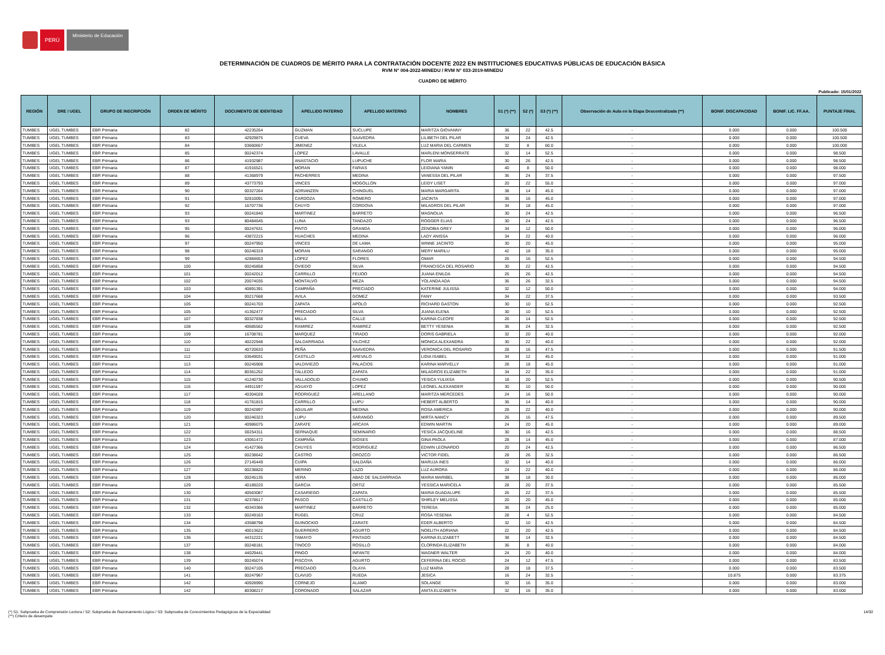PERÚ
Ministerio de Educación
DETERMINACIÓN DE CUADROS DE MÉRITO PARA LA CONTRATACIÓN DOCENTE 2022 EN INSTITUCIONES EDUCATIVAS PÚBLICAS DE EDUCACIÓN BÁSICA
RVM N° 004-2022-MINEDU / RVM N° 033-2019-MINEDU
CUADRO DE MÉRITO
Publicado: 15/01/2022
| REGIÓN | DRE / UGEL | GRUPO DE INSCRIPCIÓN | ORDEN DE MÉRITO | DOCUMENTO DE IDENTIDAD | APELLIDO PATERNO | APELLIDO MATERNO | NOMBRES | S1 (*) (**) | S2 (*) | S3 (*) (**) | Observación de Aula en la Etapa Descentralizada (**) | BONIF. DISCAPACIDAD | BONIF. LIC. FF.AA. | PUNTAJE FINAL |
| --- | --- | --- | --- | --- | --- | --- | --- | --- | --- | --- | --- | --- | --- | --- |
| TUMBES | UGEL TUMBES | EBR Primaria | 82 | 42235264 | GUZMAN | SUCLUPE | MARITZA GIOVANNY | 36 | 22 | 42.5 | - | 0.000 | 0.000 | 100.500 |
| TUMBES | UGEL TUMBES | EBR Primaria | 83 | 42929875 | CUEVA | SAAVEDRA | LILIBETH DEL PILAR | 34 | 24 | 42.5 | - | 0.000 | 0.000 | 100.500 |
| TUMBES | UGEL TUMBES | EBR Primaria | 84 | 03660657 | JIMENEZ | VILELA | LUZ MARIA DEL CARMEN | 32 | 8 | 60.0 | - | 0.000 | 0.000 | 100.000 |
| TUMBES | UGEL TUMBES | EBR Primaria | 85 | 00242374 | LOPEZ | LAVALLE | MARLENI MONSERRATE | 32 | 14 | 52.5 | - | 0.000 | 0.000 | 98.500 |
| TUMBES | UGEL TUMBES | EBR Primaria | 86 | 41932987 | ANASTACIO | LUPUCHE | FLOR MARIA | 30 | 26 | 42.5 | - | 0.000 | 0.000 | 98.500 |
| TUMBES | UGEL TUMBES | EBR Primaria | 87 | 41916521 | MORAN | FARIAS | LEIDIANA YANIN | 40 | 8 | 50.0 | - | 0.000 | 0.000 | 98.000 |
| TUMBES | UGEL TUMBES | EBR Primaria | 88 | 41368979 | PACHERRES | MEDINA | VANESSA DEL PILAR | 36 | 24 | 37.5 | - | 0.000 | 0.000 | 97.500 |
| TUMBES | UGEL TUMBES | EBR Primaria | 89 | 43773793 | VINCES | MOGOLLON | LEIDY LISET | 20 | 22 | 55.0 | - | 0.000 | 0.000 | 97.000 |
| TUMBES | UGEL TUMBES | EBR Primaria | 90 | 00327264 | ADRIANZEN | CHINGUEL | MARIA MARGARITA | 38 | 14 | 45.0 | - | 0.000 | 0.000 | 97.000 |
| TUMBES | UGEL TUMBES | EBR Primaria | 91 | 02810091 | CARDOZA | ROMERO | JACINTA | 36 | 16 | 45.0 | - | 0.000 | 0.000 | 97.000 |
| TUMBES | UGEL TUMBES | EBR Primaria | 92 | 16707736 | CHUYO | CORDOVA | MILAGROS DEL PILAR | 34 | 18 | 45.0 | - | 0.000 | 0.000 | 97.000 |
| TUMBES | UGEL TUMBES | EBR Primaria | 93 | 00241840 | MARTINEZ | BARRETO | MAGNOLIA | 30 | 24 | 42.5 | - | 0.000 | 0.000 | 96.500 |
| TUMBES | UGEL TUMBES | EBR Primaria | 93 | 80484645 | LUNA | TANDAZO | ROGGER ELIAS | 30 | 24 | 42.5 | - | 0.000 | 0.000 | 96.500 |
| TUMBES | UGEL TUMBES | EBR Primaria | 95 | 00247631 | PINTO | GRANDA | ZENOBIA GREY | 34 | 12 | 50.0 | - | 0.000 | 0.000 | 96.000 |
| TUMBES | UGEL TUMBES | EBR Primaria | 96 | 43872215 | HUACHES | MEDINA | LADY ANISSA | 34 | 22 | 40.0 | - | 0.000 | 0.000 | 96.000 |
| TUMBES | UGEL TUMBES | EBR Primaria | 97 | 00247950 | VINCES | DE LAMA | WINNE JACINTO | 30 | 20 | 45.0 | - | 0.000 | 0.000 | 95.000 |
| TUMBES | UGEL TUMBES | EBR Primaria | 98 | 00246319 | MORAN | SARANGO | MERY MARILU | 42 | 18 | 35.0 | - | 0.000 | 0.000 | 95.000 |
| TUMBES | UGEL TUMBES | EBR Primaria | 99 | 42884653 | LOPEZ | FLORES | OMAR | 26 | 16 | 52.5 | - | 0.000 | 0.000 | 94.500 |
| TUMBES | UGEL TUMBES | EBR Primaria | 100 | 00245858 | OVIEDO | SILVA | FRANCISCA DEL ROSARIO | 30 | 22 | 42.5 | - | 0.000 | 0.000 | 94.500 |
| TUMBES | UGEL TUMBES | EBR Primaria | 101 | 00242012 | CARRILLO | FEIJOO | JUANA ENILDA | 26 | 26 | 42.5 | - | 0.000 | 0.000 | 94.500 |
| TUMBES | UGEL TUMBES | EBR Primaria | 102 | 20074035 | MONTALVO | MEZA | YOLANDA ADA | 36 | 26 | 32.5 | - | 0.000 | 0.000 | 94.500 |
| TUMBES | UGEL TUMBES | EBR Primaria | 103 | 40891391 | CAMPAÑA | PRECIADO | KATERINE JULISSA | 32 | 12 | 50.0 | - | 0.000 | 0.000 | 94.000 |
| TUMBES | UGEL TUMBES | EBR Primaria | 104 | 00217668 | AVILA | GOMEZ | FANY | 34 | 22 | 37.5 | - | 0.000 | 0.000 | 93.500 |
| TUMBES | UGEL TUMBES | EBR Primaria | 105 | 00241703 | ZAPATA | APOLO | RICHARD GASTON | 30 | 10 | 52.5 | - | 0.000 | 0.000 | 92.500 |
| TUMBES | UGEL TUMBES | EBR Primaria | 105 | 41362477 | PRECIADO | SILVA | JUANA ELENA | 30 | 10 | 52.5 | - | 0.000 | 0.000 | 92.500 |
| TUMBES | UGEL TUMBES | EBR Primaria | 107 | 00327838 | MILLA | CALLE | KARINA CLEOFE | 26 | 14 | 52.5 | - | 0.000 | 0.000 | 92.500 |
| TUMBES | UGEL TUMBES | EBR Primaria | 108 | 40685562 | RAMIREZ | RAMIREZ | BETTY YESENIA | 36 | 24 | 32.5 | - | 0.000 | 0.000 | 92.500 |
| TUMBES | UGEL TUMBES | EBR Primaria | 109 | 16708781 | MARQUEZ | TIRADO | DORIS GABRIELA | 32 | 20 | 40.0 | - | 0.000 | 0.000 | 92.000 |
| TUMBES | UGEL TUMBES | EBR Primaria | 110 | 40222948 | SALDARRIAGA | VILCHEZ | MONICA ALEXANDRA | 30 | 22 | 40.0 | - | 0.000 | 0.000 | 92.000 |
| TUMBES | UGEL TUMBES | EBR Primaria | 111 | 40720633 | PEÑA | SAAVEDRA | VERONICA DEL ROSARIO | 28 | 16 | 47.5 | - | 0.000 | 0.000 | 91.500 |
| TUMBES | UGEL TUMBES | EBR Primaria | 112 | 03649031 | CASTILLO | AREVALO | LIDIA ISABEL | 34 | 12 | 45.0 | - | 0.000 | 0.000 | 91.000 |
| TUMBES | UGEL TUMBES | EBR Primaria | 113 | 00245908 | VALDIVIEZO | PALACIOS | KARINA MARVELLY | 28 | 18 | 45.0 | - | 0.000 | 0.000 | 91.000 |
| TUMBES | UGEL TUMBES | EBR Primaria | 114 | 80361252 | TALLEDO | ZAPATA | MILAGROS ELIZABETH | 34 | 22 | 35.0 | - | 0.000 | 0.000 | 91.000 |
| TUMBES | UGEL TUMBES | EBR Primaria | 115 | 41240730 | VALLADOLID | CHUMO | YESICA YULIXSA | 18 | 20 | 52.5 | - | 0.000 | 0.000 | 90.500 |
| TUMBES | UGEL TUMBES | EBR Primaria | 116 | 44911597 | AGUAYO | LOPEZ | LEONEL ALEXANDER | 30 | 10 | 50.0 | - | 0.000 | 0.000 | 90.000 |
| TUMBES | UGEL TUMBES | EBR Primaria | 117 | 40304028 | RODRIGUEZ | ARELLANO | MARITZA MERCEDES | 24 | 16 | 50.0 | - | 0.000 | 0.000 | 90.000 |
| TUMBES | UGEL TUMBES | EBR Primaria | 118 | 41761815 | CARRILLO | LUPU | HEBERT ALBERTO | 36 | 14 | 40.0 | - | 0.000 | 0.000 | 90.000 |
| TUMBES | UGEL TUMBES | EBR Primaria | 119 | 00242897 | AGUILAR | MEDINA | ROSA AMERICA | 28 | 22 | 40.0 | - | 0.000 | 0.000 | 90.000 |
| TUMBES | UGEL TUMBES | EBR Primaria | 120 | 00246323 | LUPU | SARANGO | MIRTA NANCY | 26 | 16 | 47.5 | - | 0.000 | 0.000 | 89.500 |
| TUMBES | UGEL TUMBES | EBR Primaria | 121 | 40986075 | ZARATE | ARCAYA | EDWIN MARTIN | 24 | 20 | 45.0 | - | 0.000 | 0.000 | 89.000 |
| TUMBES | UGEL TUMBES | EBR Primaria | 122 | 00254311 | SERNAQUE | SEMINARIO | YESICA JACQUELINE | 30 | 16 | 42.5 | - | 0.000 | 0.000 | 88.500 |
| TUMBES | UGEL TUMBES | EBR Primaria | 123 | 43061472 | CAMPAÑA | DIOSES | GINA PAOLA | 28 | 14 | 45.0 | - | 0.000 | 0.000 | 87.000 |
| TUMBES | UGEL TUMBES | EBR Primaria | 124 | 41427366 | CHUYES | RODRIGUEZ | EDWIN LEONARDO | 20 | 24 | 42.5 | - | 0.000 | 0.000 | 86.500 |
| TUMBES | UGEL TUMBES | EBR Primaria | 125 | 00238642 | CASTRO | OROZCO | VICTOR FIDEL | 28 | 26 | 32.5 | - | 0.000 | 0.000 | 86.500 |
| TUMBES | UGEL TUMBES | EBR Primaria | 126 | 27145449 | CUIPA | SALDAÑA | MARUJA INES | 32 | 14 | 40.0 | - | 0.000 | 0.000 | 86.000 |
| TUMBES | UGEL TUMBES | EBR Primaria | 127 | 00238820 | MERINO | LAZO | LUZ AURORA | 24 | 22 | 40.0 | - | 0.000 | 0.000 | 86.000 |
| TUMBES | UGEL TUMBES | EBR Primaria | 128 | 00245135 | VERA | ABAD DE SALDARRIAGA | MARIA MARIBEL | 38 | 18 | 30.0 | - | 0.000 | 0.000 | 86.000 |
| TUMBES | UGEL TUMBES | EBR Primaria | 129 | 40189220 | GARCIA | ORTIZ | YESSICA MARICELA | 28 | 20 | 37.5 | - | 0.000 | 0.000 | 85.500 |
| TUMBES | UGEL TUMBES | EBR Primaria | 130 | 40563087 | CASARIEGO | ZAPATA | MARIA GUADALUPE | 26 | 22 | 37.5 | - | 0.000 | 0.000 | 85.500 |
| TUMBES | UGEL TUMBES | EBR Primaria | 131 | 42378617 | PASCO | CASTILLO | SHIRLEY MELISSA | 20 | 20 | 45.0 | - | 0.000 | 0.000 | 85.000 |
| TUMBES | UGEL TUMBES | EBR Primaria | 132 | 40343366 | MARTINEZ | BARRETO | TERESA | 36 | 24 | 25.0 | - | 0.000 | 0.000 | 85.000 |
| TUMBES | UGEL TUMBES | EBR Primaria | 133 | 00249163 | RUGEL | CRUZ | ROSA YESENIA | 28 | 4 | 52.5 | - | 0.000 | 0.000 | 84.500 |
| TUMBES | UGEL TUMBES | EBR Primaria | 134 | 43588798 | GUINOCKIO | ZARATE | EDER ALBERTO | 32 | 10 | 42.5 | - | 0.000 | 0.000 | 84.500 |
| TUMBES | UGEL TUMBES | EBR Primaria | 135 | 40013622 | GUERRERO | AGURTO | NOELITH ADRIANA | 22 | 20 | 42.5 | - | 0.000 | 0.000 | 84.500 |
| TUMBES | UGEL TUMBES | EBR Primaria | 136 | 44312221 | TAMAYO | PINTADO | KARINA ELIZABETT | 38 | 14 | 32.5 | - | 0.000 | 0.000 | 84.500 |
| TUMBES | UGEL TUMBES | EBR Primaria | 137 | 00248181 | TINOCO | ROSILLO | CLORINDA ELIZABETH | 36 | 8 | 40.0 | - | 0.000 | 0.000 | 84.000 |
| TUMBES | UGEL TUMBES | EBR Primaria | 138 | 44029441 | PINGO | INFANTE | WAGNER WALTER | 24 | 20 | 40.0 | - | 0.000 | 0.000 | 84.000 |
| TUMBES | UGEL TUMBES | EBR Primaria | 139 | 00245074 | PISCOYA | AGURTO | CEFERINA DEL ROCIO | 24 | 12 | 47.5 | - | 0.000 | 0.000 | 83.500 |
| TUMBES | UGEL TUMBES | EBR Primaria | 140 | 00247105 | PRECIADO | OLAYA | LUZ MARIA | 28 | 18 | 37.5 | - | 0.000 | 0.000 | 83.500 |
| TUMBES | UGEL TUMBES | EBR Primaria | 141 | 00247967 | CLAVIJO | RUEDA | JESICA | 16 | 24 | 32.5 | - | 10.875 | 0.000 | 83.375 |
| TUMBES | UGEL TUMBES | EBR Primaria | 142 | 40928990 | CORNEJO | ALAMO | SOLANGE | 32 | 16 | 35.0 | - | 0.000 | 0.000 | 83.000 |
| TUMBES | UGEL TUMBES | EBR Primaria | 142 | 80308217 | CORONADO | SALAZAR | ANITA ELIZABETH | 32 | 16 | 35.0 | - | 0.000 | 0.000 | 83.000 |
(*) S1: Subprueba de Comprensión Lectora / S2: Subprueba de Razonamiento Lógico / S3: Subprueba de Conocimientos Pedagógicos de la Especialidad
(**) Criterio de desempate
14/32